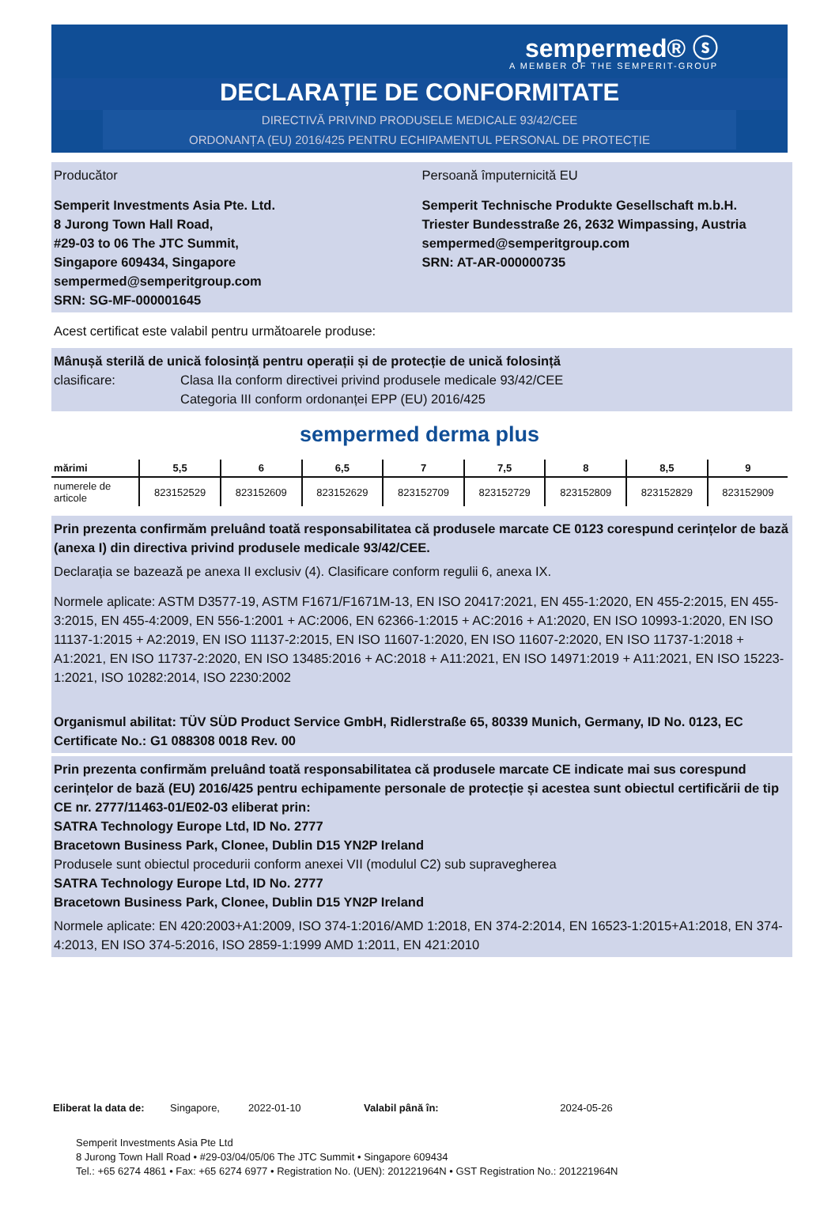sempermed® ⓢ
A MEMBER OF THE SEMPERIT-GROUP
DECLARAȚIE DE CONFORMITATE
DIRECTIVĂ PRIVIND PRODUSELE MEDICALE 93/42/CEE
ORDONANȚA (EU) 2016/425 PENTRU ECHIPAMENTUL PERSONAL DE PROTECȚIE
Producător
Semperit Investments Asia Pte. Ltd.
8 Jurong Town Hall Road,
#29-03 to 06 The JTC Summit,
Singapore 609434, Singapore
sempermed@semperitgroup.com
SRN: SG-MF-000001645
Persoană împuternicită EU
Semperit Technische Produkte Gesellschaft m.b.H.
Triester Bundesstraße 26, 2632 Wimpassing, Austria
sempermed@semperitgroup.com
SRN: AT-AR-000000735
Acest certificat este valabil pentru următoarele produse:
Mânușă sterilă de unică folosință pentru operații și de protecție de unică folosință
clasificare: Clasa IIa conform directivei privind produsele medicale 93/42/CEE
Categoria III conform ordonanței EPP (EU) 2016/425
sempermed derma plus
| mărimi | 5,5 | 6 | 6,5 | 7 | 7,5 | 8 | 8,5 | 9 |
| --- | --- | --- | --- | --- | --- | --- | --- | --- |
| numerele de articole | 823152529 | 823152609 | 823152629 | 823152709 | 823152729 | 823152809 | 823152829 | 823152909 |
Prin prezenta confirmăm preluând toată responsabilitatea că produsele marcate CE 0123 corespund cerințelor de bază (anexa I) din directiva privind produsele medicale 93/42/CEE.
Declarația se bazează pe anexa II exclusiv (4). Clasificare conform regulii 6, anexa IX.
Normele aplicate: ASTM D3577-19, ASTM F1671/F1671M-13, EN ISO 20417:2021, EN 455-1:2020, EN 455-2:2015, EN 455-3:2015, EN 455-4:2009, EN 556-1:2001 + AC:2006, EN 62366-1:2015 + AC:2016 + A1:2020, EN ISO 10993-1:2020, EN ISO 11137-1:2015 + A2:2019, EN ISO 11137-2:2015, EN ISO 11607-1:2020, EN ISO 11607-2:2020, EN ISO 11737-1:2018 + A1:2021, EN ISO 11737-2:2020, EN ISO 13485:2016 + AC:2018 + A11:2021, EN ISO 14971:2019 + A11:2021, EN ISO 15223-1:2021, ISO 10282:2014, ISO 2230:2002
Organismul abilitat: TÜV SÜD Product Service GmbH, Ridlerstraße 65, 80339 Munich, Germany, ID No. 0123, EC Certificate No.: G1 088308 0018 Rev. 00
Prin prezenta confirmăm preluând toată responsabilitatea că produsele marcate CE indicate mai sus corespund cerințelor de bază (EU) 2016/425 pentru echipamente personale de protecție și acestea sunt obiectul certificării de tip CE nr. 2777/11463-01/E02-03 eliberat prin:
SATRA Technology Europe Ltd, ID No. 2777
Bracetown Business Park, Clonee, Dublin D15 YN2P Ireland
Produsele sunt obiectul procedurii conform anexei VII (modulul C2) sub supravegherea
SATRA Technology Europe Ltd, ID No. 2777
Bracetown Business Park, Clonee, Dublin D15 YN2P Ireland
Normele aplicate: EN 420:2003+A1:2009, ISO 374-1:2016/AMD 1:2018, EN 374-2:2014, EN 16523-1:2015+A1:2018, EN 374-4:2013, EN ISO 374-5:2016, ISO 2859-1:1999 AMD 1:2011, EN 421:2010
Eliberat la data de: Singapore, 2022-01-10 Valabil până în: 2024-05-26
Semperit Investments Asia Pte Ltd
8 Jurong Town Hall Road • #29-03/04/05/06 The JTC Summit • Singapore 609434
Tel.: +65 6274 4861 • Fax: +65 6274 6977 • Registration No. (UEN): 201221964N • GST Registration No.: 201221964N